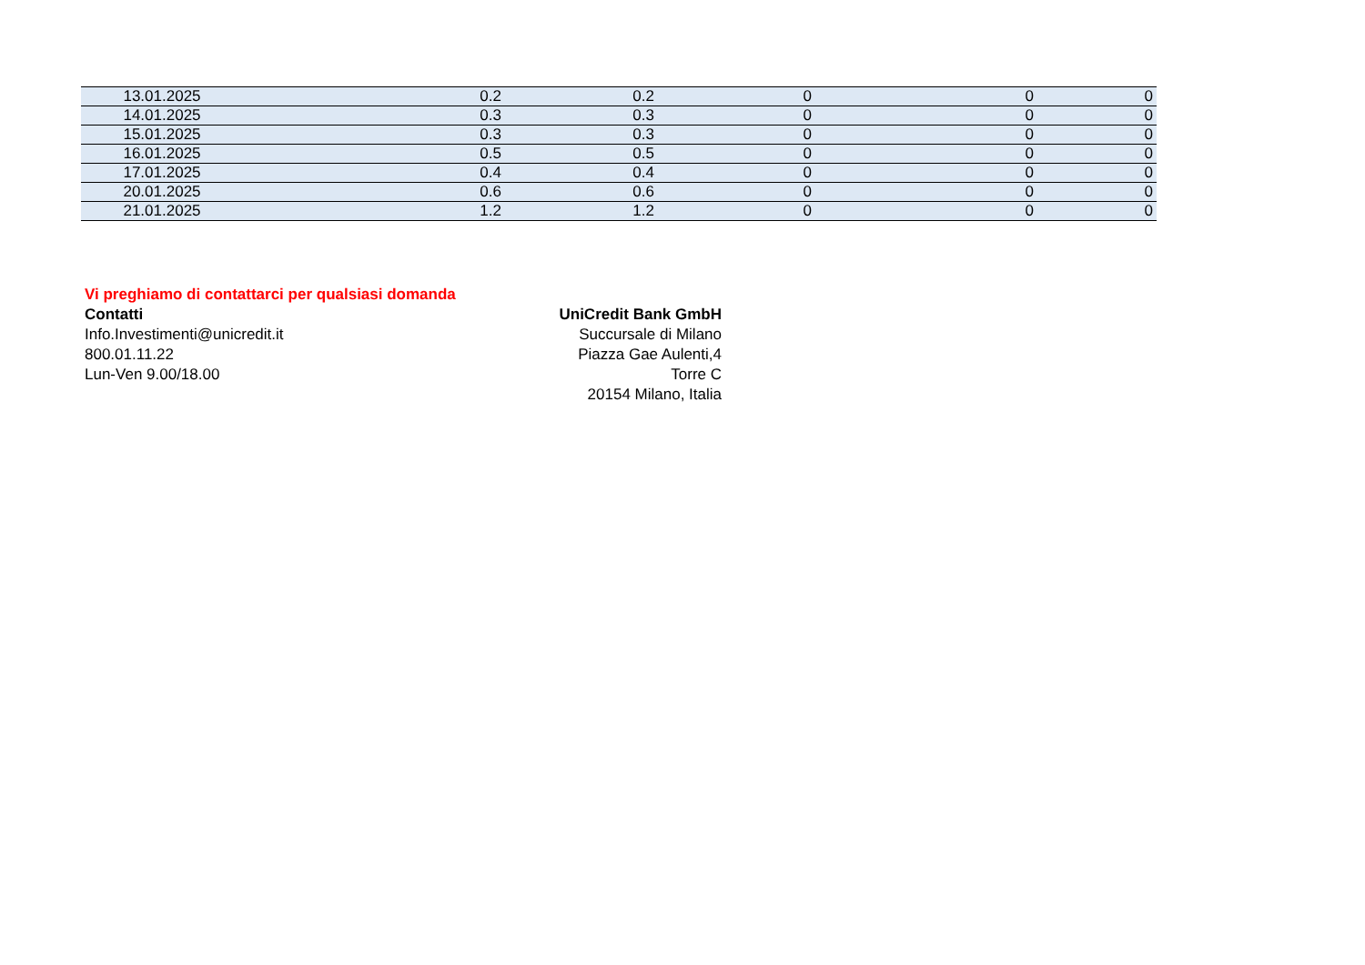| 13.01.2025 | 0.2 | 0.2 | 0 | 0 | 0 |
| 14.01.2025 | 0.3 | 0.3 | 0 | 0 | 0 |
| 15.01.2025 | 0.3 | 0.3 | 0 | 0 | 0 |
| 16.01.2025 | 0.5 | 0.5 | 0 | 0 | 0 |
| 17.01.2025 | 0.4 | 0.4 | 0 | 0 | 0 |
| 20.01.2025 | 0.6 | 0.6 | 0 | 0 | 0 |
| 21.01.2025 | 1.2 | 1.2 | 0 | 0 | 0 |
Vi preghiamo di contattarci per qualsiasi domanda
Contatti
Info.Investimenti@unicredit.it
800.01.11.22
Lun-Ven 9.00/18.00
UniCredit Bank GmbH
Succursale di Milano
Piazza Gae Aulenti,4
Torre C
20154 Milano, Italia